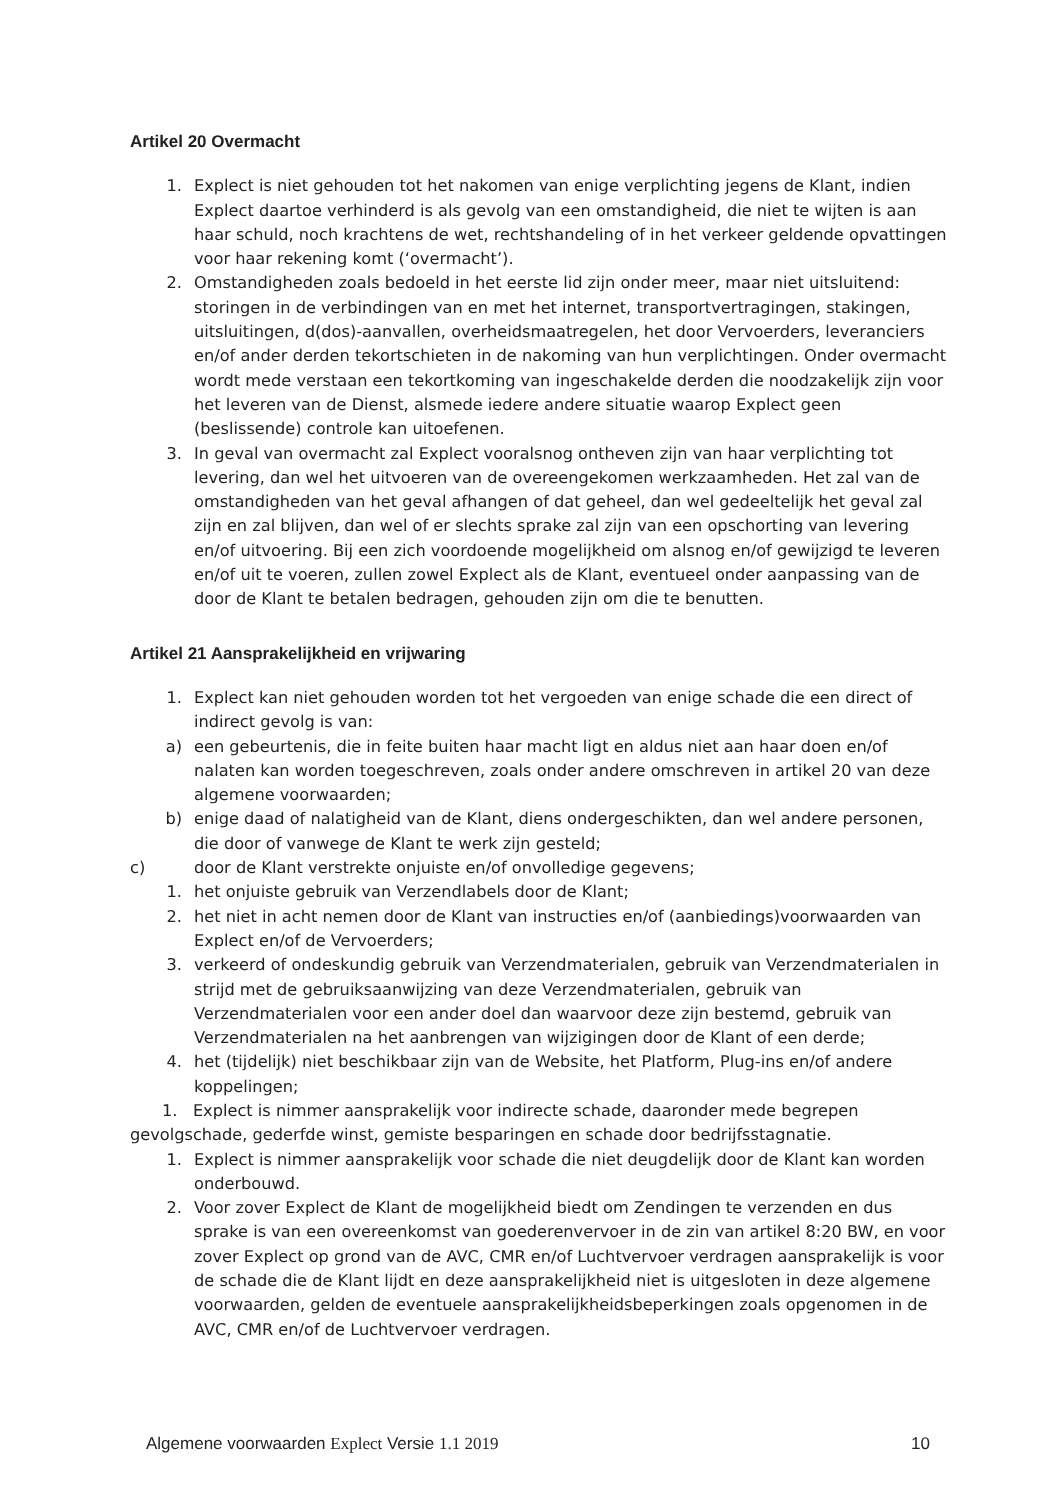Artikel 20 Overmacht
1. Explect is niet gehouden tot het nakomen van enige verplichting jegens de Klant, indien Explect daartoe verhinderd is als gevolg van een omstandigheid, die niet te wijten is aan haar schuld, noch krachtens de wet, rechtshandeling of in het verkeer geldende opvattingen voor haar rekening komt (‘overmacht’).
2. Omstandigheden zoals bedoeld in het eerste lid zijn onder meer, maar niet uitsluitend: storingen in de verbindingen van en met het internet, transportvertragingen, stakingen, uitsluitingen, d(dos)-aanvallen, overheidsmaatregelen, het door Vervoerders, leveranciers en/of ander derden tekortschieten in de nakoming van hun verplichtingen. Onder overmacht wordt mede verstaan een tekortkoming van ingeschakelde derden die noodzakelijk zijn voor het leveren van de Dienst, alsmede iedere andere situatie waarop Explect geen (beslissende) controle kan uitoefenen.
3. In geval van overmacht zal Explect vooralsnog ontheven zijn van haar verplichting tot levering, dan wel het uitvoeren van de overeengekomen werkzaamheden. Het zal van de omstandigheden van het geval afhangen of dat geheel, dan wel gedeeltelijk het geval zal zijn en zal blijven, dan wel of er slechts sprake zal zijn van een opschorting van levering en/of uitvoering. Bij een zich voordoende mogelijkheid om alsnog en/of gewijzigd te leveren en/of uit te voeren, zullen zowel Explect als de Klant, eventueel onder aanpassing van de door de Klant te betalen bedragen, gehouden zijn om die te benutten.
Artikel 21 Aansprakelijkheid en vrijwaring
1. Explect kan niet gehouden worden tot het vergoeden van enige schade die een direct of indirect gevolg is van:
a) een gebeurtenis, die in feite buiten haar macht ligt en aldus niet aan haar doen en/of nalaten kan worden toegeschreven, zoals onder andere omschreven in artikel 20 van deze algemene voorwaarden;
b) enige daad of nalatigheid van de Klant, diens ondergeschikten, dan wel andere personen, die door of vanwege de Klant te werk zijn gesteld;
c) door de Klant verstrekte onjuiste en/of onvolledige gegevens;
1. het onjuiste gebruik van Verzendlabels door de Klant;
2. het niet in acht nemen door de Klant van instructies en/of (aanbiedings)voorwaarden van Explect en/of de Vervoerders;
3. verkeerd of ondeskundig gebruik van Verzendmaterialen, gebruik van Verzendmaterialen in strijd met de gebruiksaanwijzing van deze Verzendmaterialen, gebruik van Verzendmaterialen voor een ander doel dan waarvoor deze zijn bestemd, gebruik van Verzendmaterialen na het aanbrengen van wijzigingen door de Klant of een derde;
4. het (tijdelijk) niet beschikbaar zijn van de Website, het Platform, Plug-ins en/of andere koppelingen;
1. Explect is nimmer aansprakelijk voor indirecte schade, daaronder mede begrepen gevolgschade, gederfde winst, gemiste besparingen en schade door bedrijfsstagnatie.
1. Explect is nimmer aansprakelijk voor schade die niet deugdelijk door de Klant kan worden onderbouwd.
2. Voor zover Explect de Klant de mogelijkheid biedt om Zendingen te verzenden en dus sprake is van een overeenkomst van goederenvervoer in de zin van artikel 8:20 BW, en voor zover Explect op grond van de AVC, CMR en/of Luchtvervoer verdragen aansprakelijk is voor de schade die de Klant lijdt en deze aansprakelijkheid niet is uitgesloten in deze algemene voorwaarden, gelden de eventuele aansprakelijkheidsbeperkingen zoals opgenomen in de AVC, CMR en/of de Luchtvervoer verdragen.
Algemene voorwaarden Explect Versie 1.1 2019 10